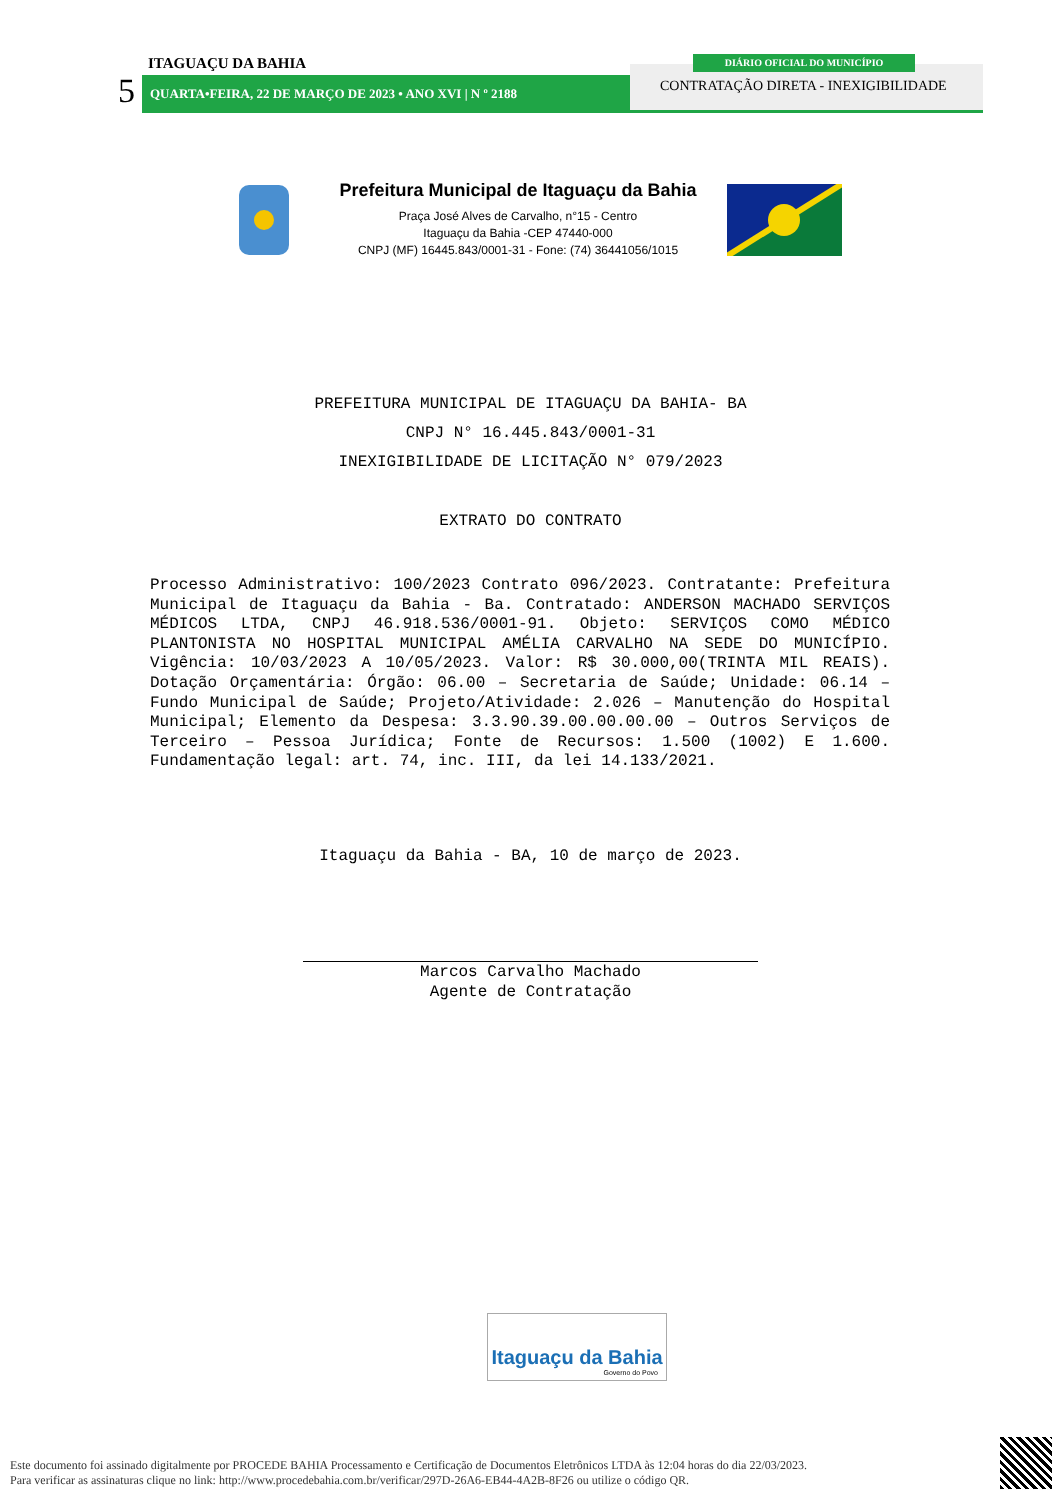ITAGUAÇU DA BAHIA
5 QUARTA•FEIRA, 22 DE MARÇO DE 2023 • ANO XVI | N º 2188
DIÁRIO OFICIAL DO MUNICÍPIO
CONTRATAÇÃO DIRETA - INEXIGIBILIDADE
Prefeitura Municipal de Itaguaçu da Bahia
Praça José Alves de Carvalho, n°15 - Centro
Itaguaçu da Bahia -CEP 47440-000
CNPJ (MF) 16445.843/0001-31 - Fone: (74) 36441056/1015
PREFEITURA MUNICIPAL DE ITAGUAÇU DA BAHIA- BA
CNPJ N° 16.445.843/0001-31
INEXIGIBILIDADE DE LICITAÇÃO N° 079/2023
EXTRATO DO CONTRATO
Processo Administrativo: 100/2023 Contrato 096/2023. Contratante: Prefeitura Municipal de Itaguaçu da Bahia - Ba. Contratado: ANDERSON MACHADO SERVIÇOS MÉDICOS LTDA, CNPJ 46.918.536/0001-91. Objeto: SERVIÇOS COMO MÉDICO PLANTONISTA NO HOSPITAL MUNICIPAL AMÉLIA CARVALHO NA SEDE DO MUNICÍPIO. Vigência: 10/03/2023 A 10/05/2023. Valor: R$ 30.000,00(TRINTA MIL REAIS). Dotação Orçamentária: Órgão: 06.00 – Secretaria de Saúde; Unidade: 06.14 – Fundo Municipal de Saúde; Projeto/Atividade: 2.026 – Manutenção do Hospital Municipal; Elemento da Despesa: 3.3.90.39.00.00.00.00 – Outros Serviços de Terceiro – Pessoa Jurídica; Fonte de Recursos: 1.500 (1002) E 1.600. Fundamentação legal: art. 74, inc. III, da lei 14.133/2021.
Itaguaçu da Bahia - BA, 10 de março de 2023.
Marcos Carvalho Machado
Agente de Contratação
Itaguaçu da Bahia
Governo do Povo
Este documento foi assinado digitalmente por PROCEDE BAHIA Processamento e Certificação de Documentos Eletrônicos LTDA às 12:04 horas do dia 22/03/2023.
Para verificar as assinaturas clique no link: http://www.procedebahia.com.br/verificar/297D-26A6-EB44-4A2B-8F26 ou utilize o código QR.